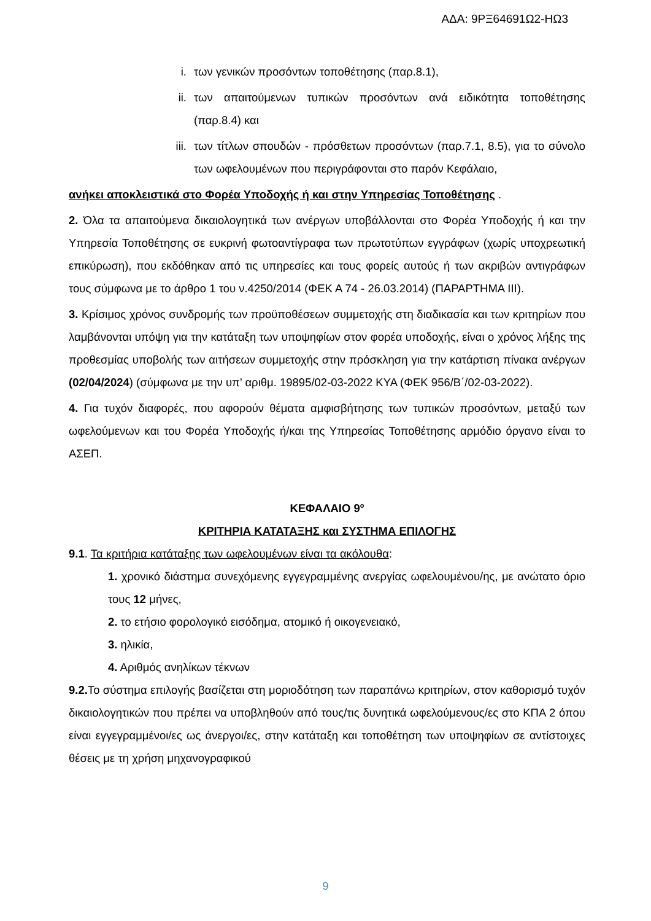ΑΔΑ: 9ΡΞ64691Ω2-ΗΩ3
i. των γενικών προσόντων τοποθέτησης (παρ.8.1),
ii. των απαιτούμενων τυπικών προσόντων ανά ειδικότητα τοποθέτησης (παρ.8.4) και
iii. των τίτλων σπουδών - πρόσθετων προσόντων (παρ.7.1, 8.5), για το σύνολο των ωφελουμένων που περιγράφονται στο παρόν Κεφάλαιο,
ανήκει αποκλειστικά στο Φορέα Υποδοχής ή και στην Υπηρεσίας Τοποθέτησης .
2. Όλα τα απαιτούμενα δικαιολογητικά των ανέργων υποβάλλονται στο Φορέα Υποδοχής ή και την Υπηρεσία Τοποθέτησης σε ευκρινή φωτοαντίγραφα των πρωτοτύπων εγγράφων (χωρίς υποχρεωτική επικύρωση), που εκδόθηκαν από τις υπηρεσίες και τους φορείς αυτούς ή των ακριβών αντιγράφων τους σύμφωνα με το άρθρο 1 του ν.4250/2014 (ΦΕΚ Α 74 - 26.03.2014) (ΠΑΡΑΡΤΗΜΑ ΙΙΙ).
3. Κρίσιμος χρόνος συνδρομής των προϋποθέσεων συμμετοχής στη διαδικασία και των κριτηρίων που λαμβάνονται υπόψη για την κατάταξη των υποψηφίων στον φορέα υποδοχής, είναι ο χρόνος λήξης της προθεσμίας υποβολής των αιτήσεων συμμετοχής στην πρόσκληση για την κατάρτιση πίνακα ανέργων (02/04/2024) (σύμφωνα με την υπ’ αριθμ. 19895/02-03-2022 ΚΥΑ (ΦΕΚ 956/Β΄/02-03-2022).
4. Για τυχόν διαφορές, που αφορούν θέματα αμφισβήτησης των τυπικών προσόντων, μεταξύ των ωφελούμενων και του Φορέα Υποδοχής ή/και της Υπηρεσίας Τοποθέτησης αρμόδιο όργανο είναι το ΑΣΕΠ.
ΚΕΦΑΛΑΙΟ 9<sup>ο</sup>
ΚΡΙΤΗΡΙΑ ΚΑΤΑΤΑΞΗΣ και ΣΥΣΤΗΜΑ ΕΠΙΛΟΓΗΣ
9.1. Τα κριτήρια κατάταξης των ωφελουμένων είναι τα ακόλουθα:
1. χρονικό διάστημα συνεχόμενης εγγεγραμμένης ανεργίας ωφελουμένου/ης, με ανώτατο όριο τους 12 μήνες,
2. το ετήσιο φορολογικό εισόδημα, ατομικό ή οικογενειακό,
3. ηλικία,
4. Αριθμός ανηλίκων τέκνων
9.2. Το σύστημα επιλογής βασίζεται στη μοριοδότηση των παραπάνω κριτηρίων, στον καθορισμό τυχόν δικαιολογητικών που πρέπει να υποβληθούν από τους/τις δυνητικά ωφελούμενους/ες στο ΚΠΑ 2 όπου είναι εγγεγραμμένοι/ες ως άνεργοι/ες, στην κατάταξη και τοποθέτηση των υποψηφίων σε αντίστοιχες θέσεις με τη χρήση μηχανογραφικού
9